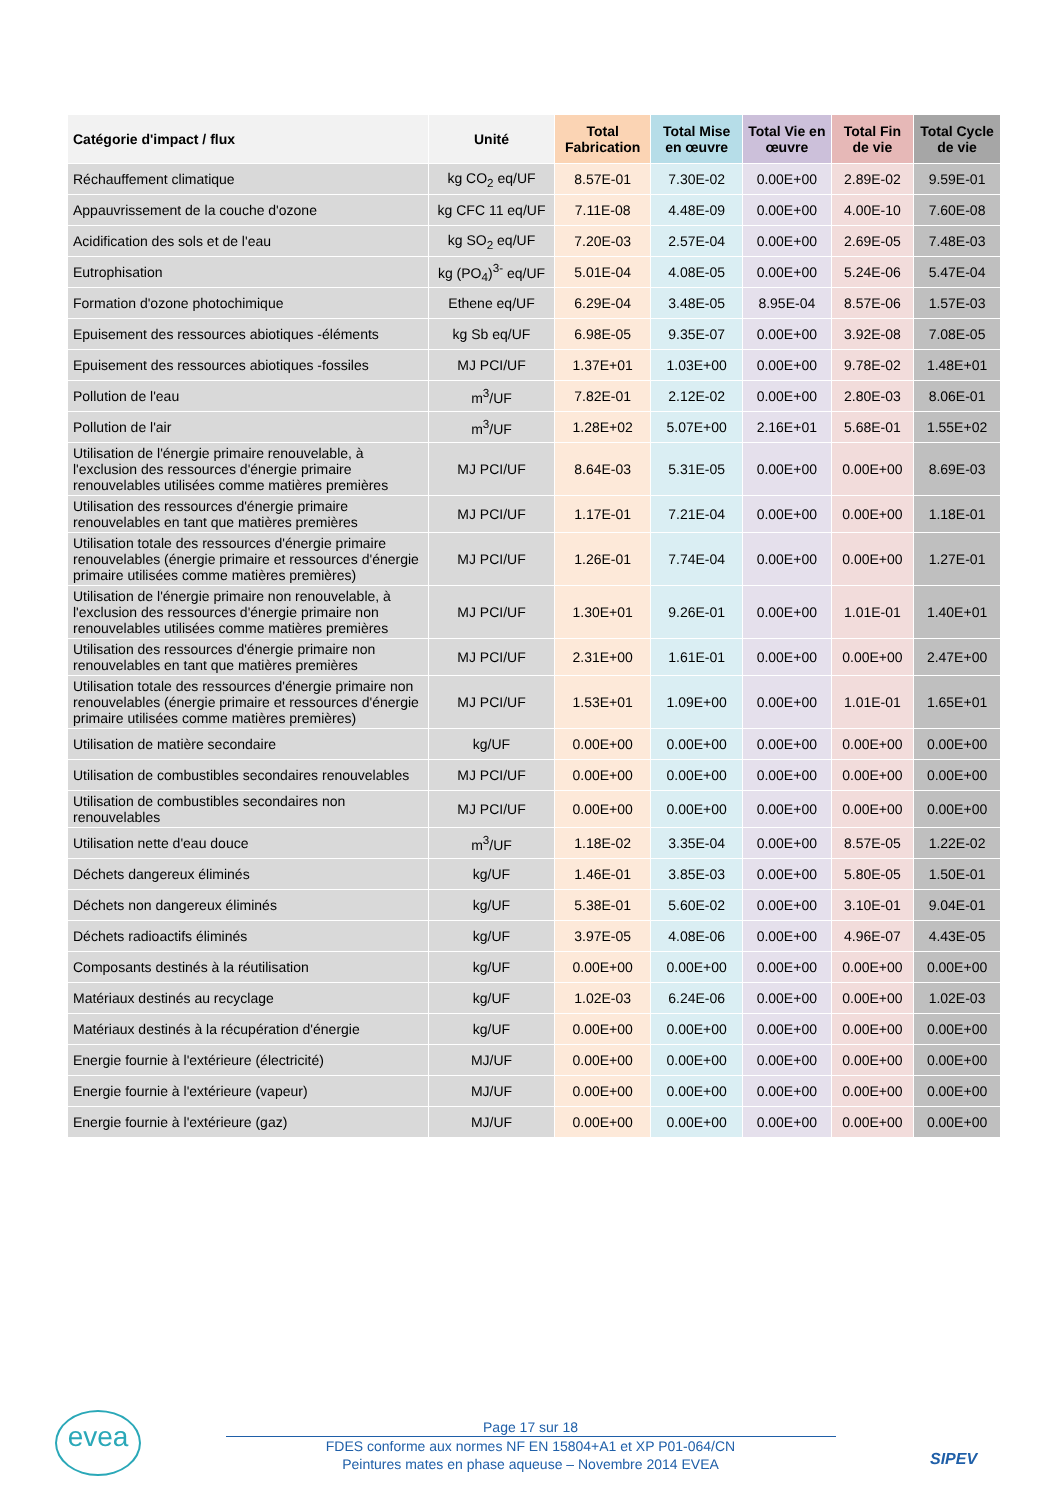| Catégorie d'impact / flux | Unité | Total Fabrication | Total Mise en œuvre | Total Vie en œuvre | Total Fin de vie | Total Cycle de vie |
| --- | --- | --- | --- | --- | --- | --- |
| Réchauffement climatique | kg CO<sub>2</sub> eq/UF | 8.57E-01 | 7.30E-02 | 0.00E+00 | 2.89E-02 | 9.59E-01 |
| Appauvrissement de la couche d'ozone | kg CFC 11 eq/UF | 7.11E-08 | 4.48E-09 | 0.00E+00 | 4.00E-10 | 7.60E-08 |
| Acidification des sols et de l'eau | kg SO<sub>2</sub> eq/UF | 7.20E-03 | 2.57E-04 | 0.00E+00 | 2.69E-05 | 7.48E-03 |
| Eutrophisation | kg (PO<sub>4</sub>)<sup>3-</sup> eq/UF | 5.01E-04 | 4.08E-05 | 0.00E+00 | 5.24E-06 | 5.47E-04 |
| Formation d'ozone photochimique | Ethene eq/UF | 6.29E-04 | 3.48E-05 | 8.95E-04 | 8.57E-06 | 1.57E-03 |
| Epuisement des ressources abiotiques -éléments | kg Sb eq/UF | 6.98E-05 | 9.35E-07 | 0.00E+00 | 3.92E-08 | 7.08E-05 |
| Epuisement des ressources abiotiques -fossiles | MJ PCI/UF | 1.37E+01 | 1.03E+00 | 0.00E+00 | 9.78E-02 | 1.48E+01 |
| Pollution de l'eau | m<sup>3</sup>/UF | 7.82E-01 | 2.12E-02 | 0.00E+00 | 2.80E-03 | 8.06E-01 |
| Pollution de l'air | m<sup>3</sup>/UF | 1.28E+02 | 5.07E+00 | 2.16E+01 | 5.68E-01 | 1.55E+02 |
| Utilisation de l'énergie primaire renouvelable, à l'exclusion des ressources d'énergie primaire renouvelables utilisées comme matières premières | MJ PCI/UF | 8.64E-03 | 5.31E-05 | 0.00E+00 | 0.00E+00 | 8.69E-03 |
| Utilisation des ressources d'énergie primaire renouvelables en tant que matières premières | MJ PCI/UF | 1.17E-01 | 7.21E-04 | 0.00E+00 | 0.00E+00 | 1.18E-01 |
| Utilisation totale des ressources d'énergie primaire renouvelables (énergie primaire et ressources d'énergie primaire utilisées comme matières premières) | MJ PCI/UF | 1.26E-01 | 7.74E-04 | 0.00E+00 | 0.00E+00 | 1.27E-01 |
| Utilisation de l'énergie primaire non renouvelable, à l'exclusion des ressources d'énergie primaire non renouvelables utilisées comme matières premières | MJ PCI/UF | 1.30E+01 | 9.26E-01 | 0.00E+00 | 1.01E-01 | 1.40E+01 |
| Utilisation des ressources d'énergie primaire non renouvelables en tant que matières premières | MJ PCI/UF | 2.31E+00 | 1.61E-01 | 0.00E+00 | 0.00E+00 | 2.47E+00 |
| Utilisation totale des ressources d'énergie primaire non renouvelables (énergie primaire et ressources d'énergie primaire utilisées comme matières premières) | MJ PCI/UF | 1.53E+01 | 1.09E+00 | 0.00E+00 | 1.01E-01 | 1.65E+01 |
| Utilisation de matière secondaire | kg/UF | 0.00E+00 | 0.00E+00 | 0.00E+00 | 0.00E+00 | 0.00E+00 |
| Utilisation de combustibles secondaires renouvelables | MJ PCI/UF | 0.00E+00 | 0.00E+00 | 0.00E+00 | 0.00E+00 | 0.00E+00 |
| Utilisation de combustibles secondaires non renouvelables | MJ PCI/UF | 0.00E+00 | 0.00E+00 | 0.00E+00 | 0.00E+00 | 0.00E+00 |
| Utilisation nette d'eau douce | m<sup>3</sup>/UF | 1.18E-02 | 3.35E-04 | 0.00E+00 | 8.57E-05 | 1.22E-02 |
| Déchets dangereux éliminés | kg/UF | 1.46E-01 | 3.85E-03 | 0.00E+00 | 5.80E-05 | 1.50E-01 |
| Déchets non dangereux éliminés | kg/UF | 5.38E-01 | 5.60E-02 | 0.00E+00 | 3.10E-01 | 9.04E-01 |
| Déchets radioactifs éliminés | kg/UF | 3.97E-05 | 4.08E-06 | 0.00E+00 | 4.96E-07 | 4.43E-05 |
| Composants destinés à la réutilisation | kg/UF | 0.00E+00 | 0.00E+00 | 0.00E+00 | 0.00E+00 | 0.00E+00 |
| Matériaux destinés au recyclage | kg/UF | 1.02E-03 | 6.24E-06 | 0.00E+00 | 0.00E+00 | 1.02E-03 |
| Matériaux destinés à la récupération d'énergie | kg/UF | 0.00E+00 | 0.00E+00 | 0.00E+00 | 0.00E+00 | 0.00E+00 |
| Energie fournie à l'extérieure (électricité) | MJ/UF | 0.00E+00 | 0.00E+00 | 0.00E+00 | 0.00E+00 | 0.00E+00 |
| Energie fournie à l'extérieure (vapeur) | MJ/UF | 0.00E+00 | 0.00E+00 | 0.00E+00 | 0.00E+00 | 0.00E+00 |
| Energie fournie à l'extérieure (gaz) | MJ/UF | 0.00E+00 | 0.00E+00 | 0.00E+00 | 0.00E+00 | 0.00E+00 |
evea
Page 17 sur 18
FDES conforme aux normes NF EN 15804+A1 et XP P01-064/CN
Peintures mates en phase aqueuse – Novembre 2014 EVEA
SIPEV